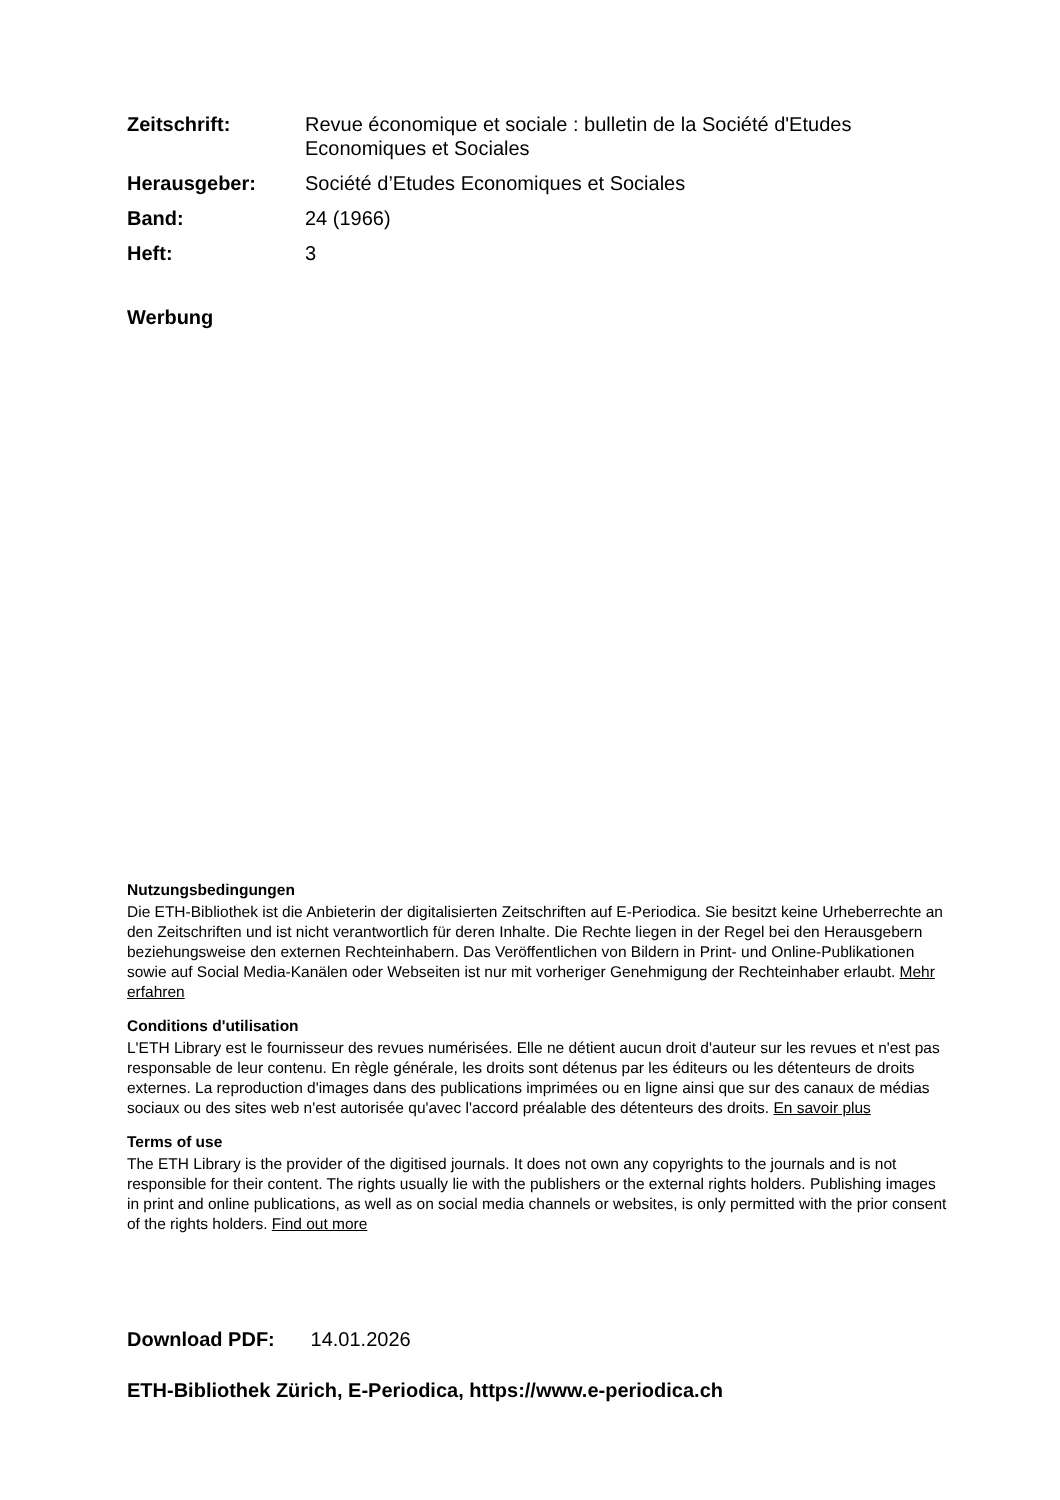| Zeitschrift: | Revue économique et sociale : bulletin de la Société d'Etudes Economiques et Sociales |
| Herausgeber: | Société d’Etudes Economiques et Sociales |
| Band: | 24 (1966) |
| Heft: | 3 |
Werbung
Nutzungsbedingungen
Die ETH-Bibliothek ist die Anbieterin der digitalisierten Zeitschriften auf E-Periodica. Sie besitzt keine Urheberrechte an den Zeitschriften und ist nicht verantwortlich für deren Inhalte. Die Rechte liegen in der Regel bei den Herausgebern beziehungsweise den externen Rechteinhabern. Das Veröffentlichen von Bildern in Print- und Online-Publikationen sowie auf Social Media-Kanälen oder Webseiten ist nur mit vorheriger Genehmigung der Rechteinhaber erlaubt. Mehr erfahren
Conditions d'utilisation
L'ETH Library est le fournisseur des revues numérisées. Elle ne détient aucun droit d'auteur sur les revues et n'est pas responsable de leur contenu. En règle générale, les droits sont détenus par les éditeurs ou les détenteurs de droits externes. La reproduction d'images dans des publications imprimées ou en ligne ainsi que sur des canaux de médias sociaux ou des sites web n'est autorisée qu'avec l'accord préalable des détenteurs des droits. En savoir plus
Terms of use
The ETH Library is the provider of the digitised journals. It does not own any copyrights to the journals and is not responsible for their content. The rights usually lie with the publishers or the external rights holders. Publishing images in print and online publications, as well as on social media channels or websites, is only permitted with the prior consent of the rights holders. Find out more
Download PDF: 14.01.2026
ETH-Bibliothek Zürich, E-Periodica, https://www.e-periodica.ch